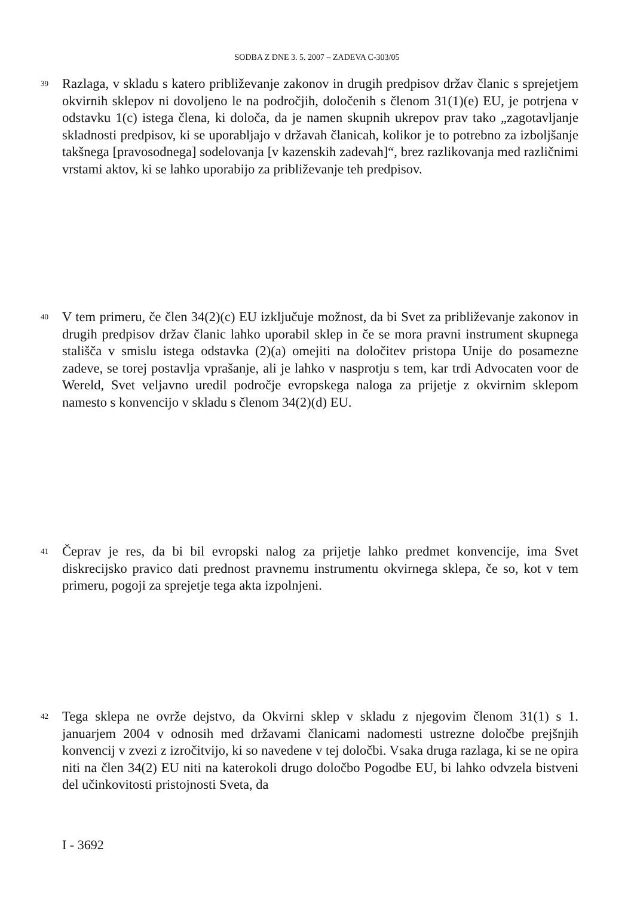SODBA Z DNE 3. 5. 2007 – ZADEVA C-303/05
39
Razlaga, v skladu s katero približevanje zakonov in drugih predpisov držav članic s sprejetjem okvirnih sklepov ni dovoljeno le na področjih, določenih s členom 31(1)(e) EU, je potrjena v odstavku 1(c) istega člena, ki določa, da je namen skupnih ukrepov prav tako „zagotavljanje skladnosti predpisov, ki se uporabljajo v državah članicah, kolikor je to potrebno za izboljšanje takšnega [pravosodnega] sodelovanja [v kazenskih zadevah]“, brez razlikovanja med različnimi vrstami aktov, ki se lahko uporabijo za približevanje teh predpisov.
40
V tem primeru, če člen 34(2)(c) EU izključuje možnost, da bi Svet za približevanje zakonov in drugih predpisov držav članic lahko uporabil sklep in če se mora pravni instrument skupnega stališča v smislu istega odstavka (2)(a) omejiti na določitev pristopa Unije do posamezne zadeve, se torej postavlja vprašanje, ali je lahko v nasprotju s tem, kar trdi Advocaten voor de Wereld, Svet veljavno uredil področje evropskega naloga za prijetje z okvirnim sklepom namesto s konvencijo v skladu s členom 34(2)(d) EU.
41
Čeprav je res, da bi bil evropski nalog za prijetje lahko predmet konvencije, ima Svet diskrecijsko pravico dati prednost pravnemu instrumentu okvirnega sklepa, če so, kot v tem primeru, pogoji za sprejetje tega akta izpolnjeni.
42
Tega sklepa ne ovrže dejstvo, da Okvirni sklep v skladu z njegovim členom 31(1) s 1. januarjem 2004 v odnosih med državami članicami nadomesti ustrezne določbe prejšnjih konvencij v zvezi z izročitvijo, ki so navedene v tej določbi. Vsaka druga razlaga, ki se ne opira niti na člen 34(2) EU niti na katerokoli drugo določbo Pogodbe EU, bi lahko odvzela bistveni del učinkovitosti pristojnosti Sveta, da
I - 3692